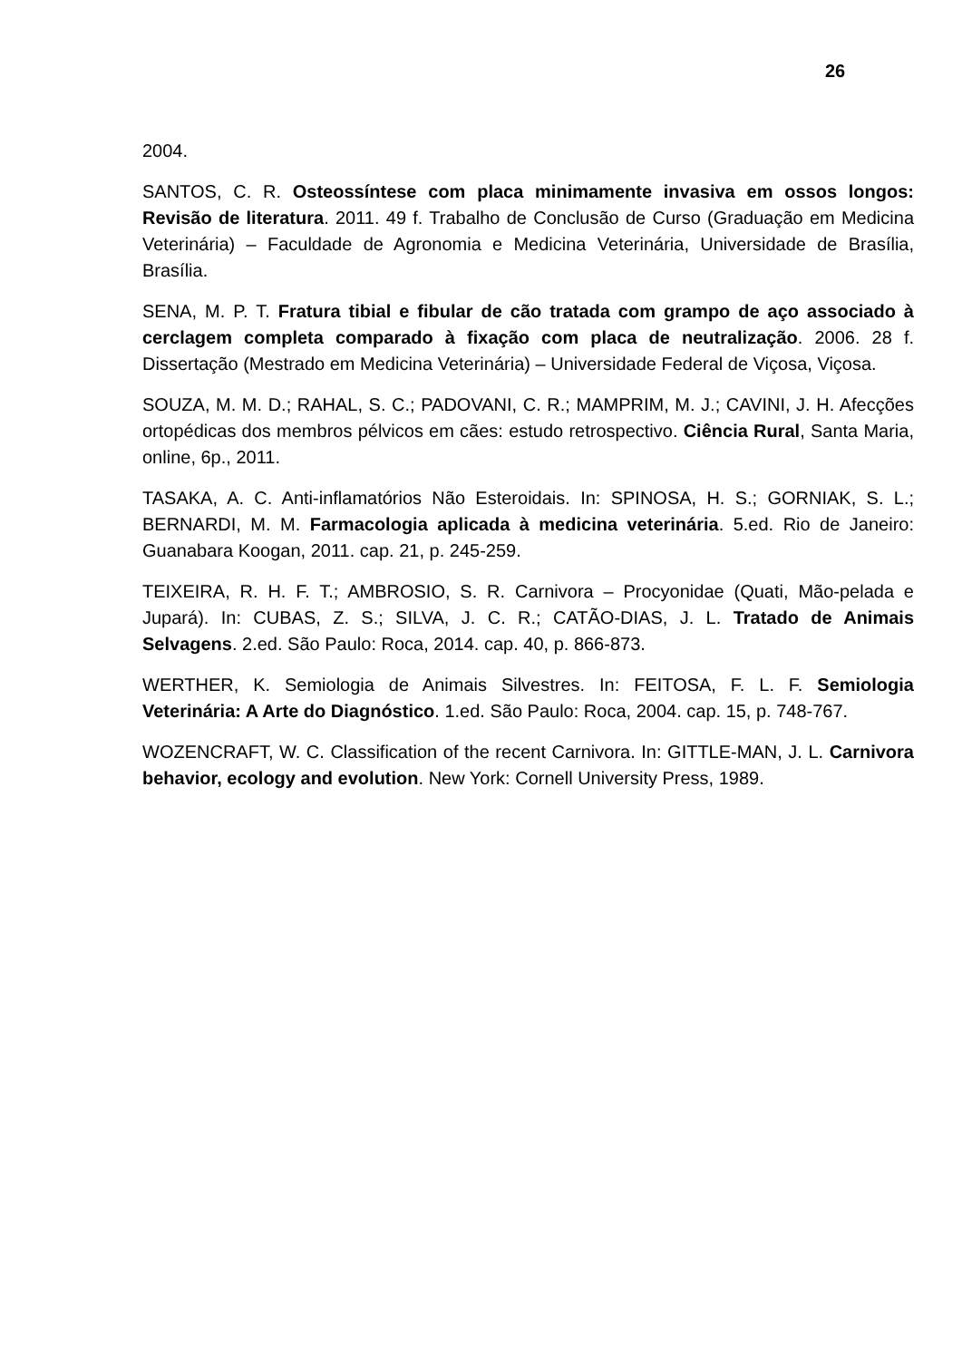26
2004.
SANTOS, C. R. Osteossíntese com placa minimamente invasiva em ossos longos: Revisão de literatura. 2011. 49 f. Trabalho de Conclusão de Curso (Graduação em Medicina Veterinária) – Faculdade de Agronomia e Medicina Veterinária, Universidade de Brasília, Brasília.
SENA, M. P. T. Fratura tibial e fibular de cão tratada com grampo de aço associado à cerclagem completa comparado à fixação com placa de neutralização. 2006. 28 f. Dissertação (Mestrado em Medicina Veterinária) – Universidade Federal de Viçosa, Viçosa.
SOUZA, M. M. D.; RAHAL, S. C.; PADOVANI, C. R.; MAMPRIM, M. J.; CAVINI, J. H. Afecções ortopédicas dos membros pélvicos em cães: estudo retrospectivo. Ciência Rural, Santa Maria, online, 6p., 2011.
TASAKA, A. C. Anti-inflamatórios Não Esteroidais. In: SPINOSA, H. S.; GORNIAK, S. L.; BERNARDI, M. M. Farmacologia aplicada à medicina veterinária. 5.ed. Rio de Janeiro: Guanabara Koogan, 2011. cap. 21, p. 245-259.
TEIXEIRA, R. H. F. T.; AMBROSIO, S. R. Carnivora – Procyonidae (Quati, Mão-pelada e Jupará). In: CUBAS, Z. S.; SILVA, J. C. R.; CATÃO-DIAS, J. L. Tratado de Animais Selvagens. 2.ed. São Paulo: Roca, 2014. cap. 40, p. 866-873.
WERTHER, K. Semiologia de Animais Silvestres. In: FEITOSA, F. L. F. Semiologia Veterinária: A Arte do Diagnóstico. 1.ed. São Paulo: Roca, 2004. cap. 15, p. 748-767.
WOZENCRAFT, W. C. Classification of the recent Carnivora. In: GITTLE-MAN, J. L. Carnivora behavior, ecology and evolution. New York: Cornell University Press, 1989.